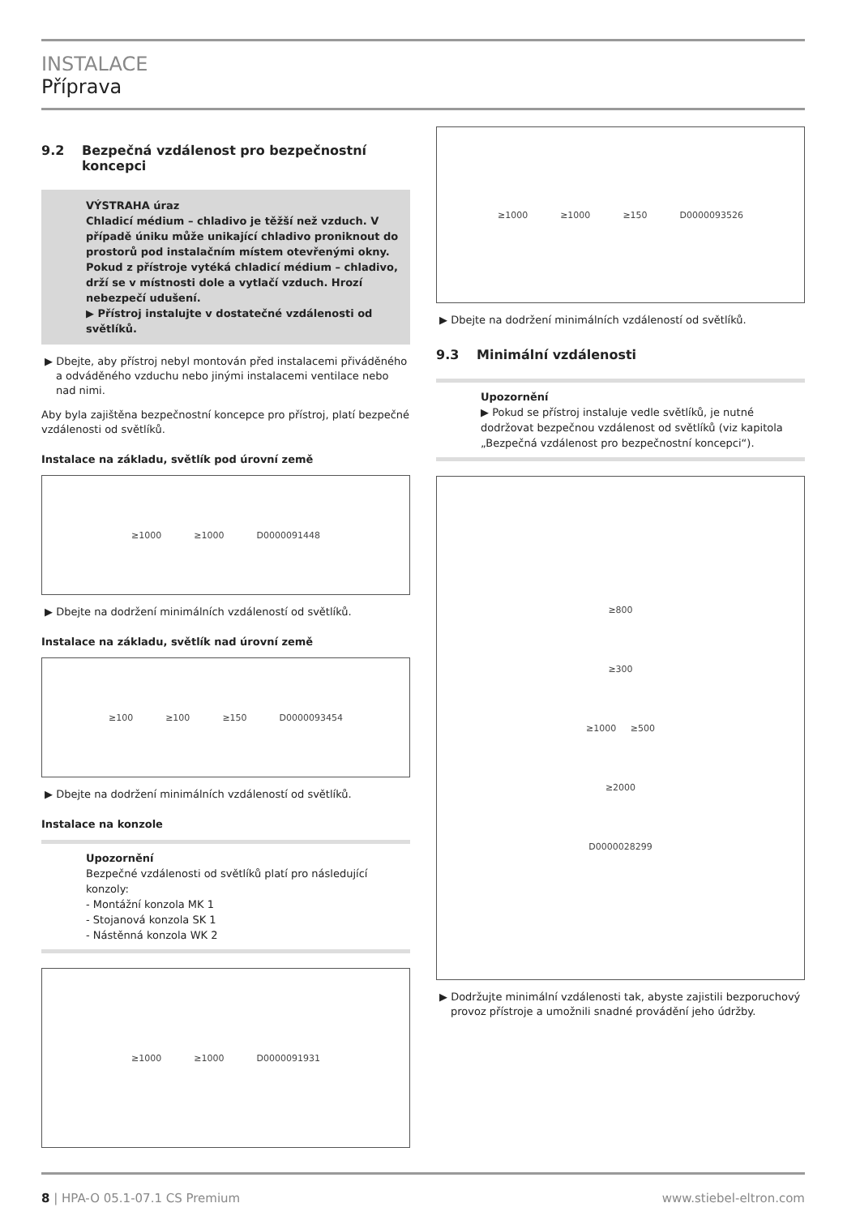INSTALACE
Příprava
9.2 Bezpečná vzdálenost pro bezpečnostní koncepci
VÝSTRAHA úraz
Chladicí médium – chladivo je těžší než vzduch. V případě úniku může unikající chladivo proniknout do prostorů pod instalačním místem otevřenými okny. Pokud z přístroje vytéká chladicí médium – chladivo, drží se v místnosti dole a vytlačí vzduch. Hrozí nebezpečí udušení.
▶ Přístroj instalujte v dostatečné vzdálenosti od světlíků.
▶ Dbejte, aby přístroj nebyl montován před instalacemi přiváděného a odváděného vzduchu nebo jinými instalacemi ventilace nebo nad nimi.
Aby byla zajištěna bezpečnostní koncepce pro přístroj, platí bezpečné vzdálenosti od světlíků.
Instalace na základu, světlík pod úrovní země
≥1000 ≥1000 D0000091448
▶ Dbejte na dodržení minimálních vzdáleností od světlíků.
Instalace na základu, světlík nad úrovní země
≥100 ≥100 ≥150 D0000093454
▶ Dbejte na dodržení minimálních vzdáleností od světlíků.
Instalace na konzole
Upozornění
Bezpečné vzdálenosti od světlíků platí pro následující konzoly:
- Montážní konzola MK 1
- Stojanová konzola SK 1
- Nástěnná konzola WK 2
≥1000 ≥1000 D0000091931
≥1000 ≥1000 ≥150 D0000093526
▶ Dbejte na dodržení minimálních vzdáleností od světlíků.
9.3 Minimální vzdálenosti
Upozornění
▶ Pokud se přístroj instaluje vedle světlíků, je nutné dodržovat bezpečnou vzdálenost od světlíků (viz kapitola „Bezpečná vzdálenost pro bezpečnostní koncepci“).
≥800
≥300
≥1000 ≥500
≥2000
D0000028299
▶ Dodržujte minimální vzdálenosti tak, abyste zajistili bezporuchový provoz přístroje a umožnili snadné provádění jeho údržby.
8 | HPA-O 05.1-07.1 CS Premium www.stiebel-eltron.com